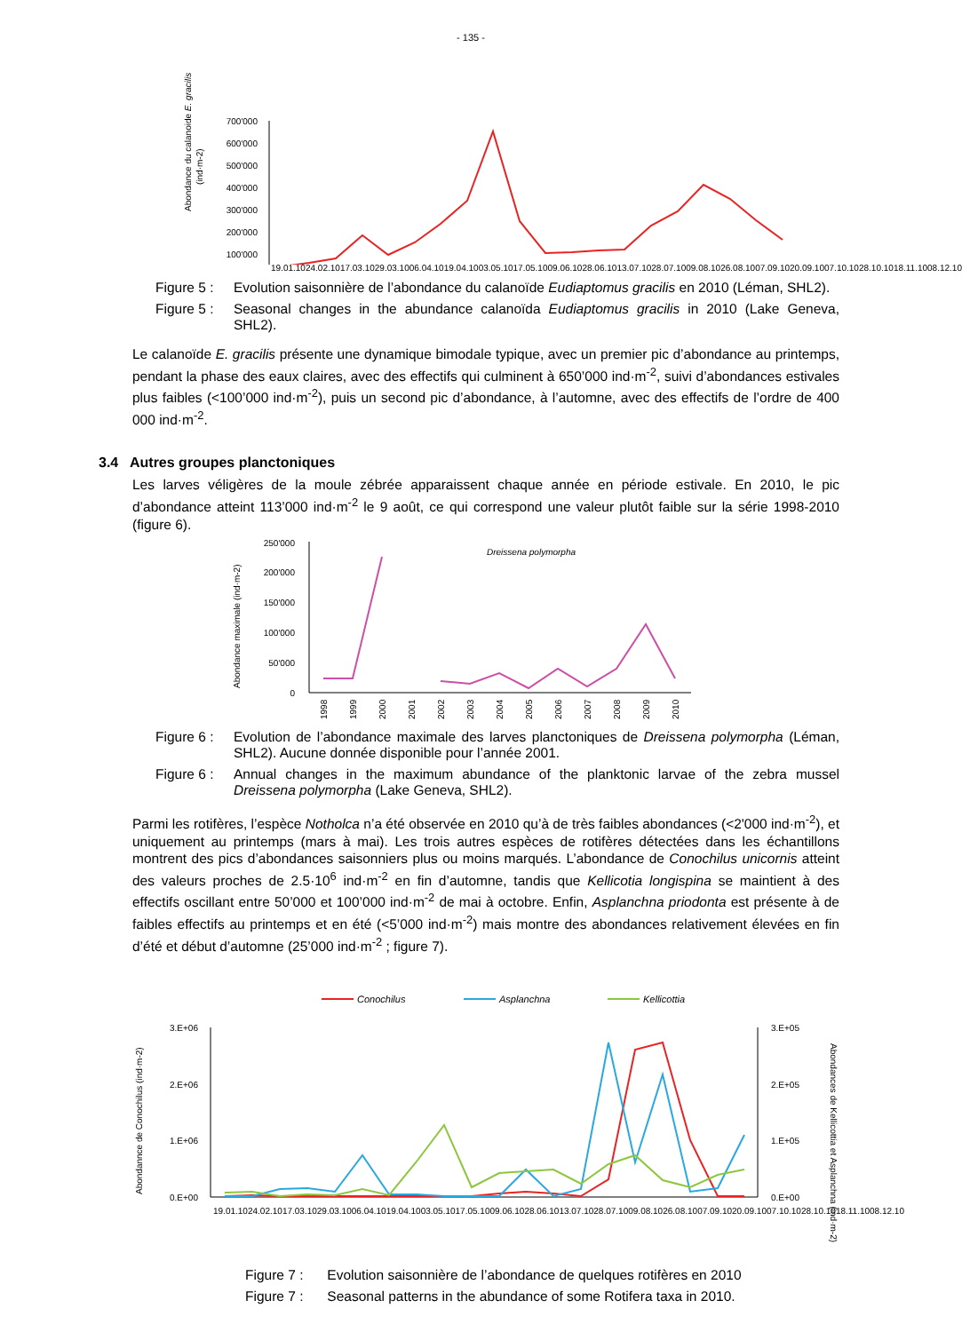- 135 -
Abondance du calanoide E. gracilis
(ind·m-2)
700'000
600'000
500'000
400'000
300'000
200'000
100'000
19.01.10 24.02.10 17.03.10 29.03.10 06.04.10 19.04.10 03.05.10 17.05.10 09.06.10 28.06.10 13.07.10 28.07.10 09.08.10 26.08.10 07.09.10 20.09.10 07.10.10 28.10.10 18.11.10 08.12.10
Figure 5 : Evolution saisonnière de l’abondance du calanoïde Eudiaptomus gracilis en 2010 (Léman, SHL2).
Figure 5 : Seasonal changes in the abundance calanoïda Eudiaptomus gracilis in 2010 (Lake Geneva, SHL2).
Le calanoïde E. gracilis présente une dynamique bimodale typique, avec un premier pic d’abondance au printemps, pendant la phase des eaux claires, avec des effectifs qui culminent à 650’000 ind·m<sup>-2</sup>, suivi d’abondances estivales plus faibles (<100’000 ind·m<sup>-2</sup>), puis un second pic d’abondance, à l’automne, avec des effectifs de l’ordre de 400 000 ind·m<sup>-2</sup>.
3.4 Autres groupes planctoniques
Les larves véligères de la moule zébrée apparaissent chaque année en période estivale. En 2010, le pic d’abondance atteint 113’000 ind·m<sup>-2</sup> le 9 août, ce qui correspond une valeur plutôt faible sur la série 1998-2010 (figure 6).
Abondance maximale (ind·m-2)
250'000
200'000
150'000
100'000
50'000
0
Dreissena polymorpha
1998
1999
2000
2001
2002
2003
2004
2005
2006
2007
2008
2009
2010
Figure 6 : Evolution de l’abondance maximale des larves planctoniques de Dreissena polymorpha (Léman, SHL2). Aucune donnée disponible pour l’année 2001.
Figure 6 : Annual changes in the maximum abundance of the planktonic larvae of the zebra mussel Dreissena polymorpha (Lake Geneva, SHL2).
Parmi les rotifères, l’espèce Notholca n’a été observée en 2010 qu’à de très faibles abondances (<2'000 ind·m<sup>-2</sup>), et uniquement au printemps (mars à mai). Les trois autres espèces de rotifères détectées dans les échantillons montrent des pics d’abondances saisonniers plus ou moins marqués. L’abondance de Conochilus unicornis atteint des valeurs proches de 2.5·10<sup>6</sup> ind·m<sup>-2</sup> en fin d’automne, tandis que Kellicotia longispina se maintient à des effectifs oscillant entre 50’000 et 100’000 ind·m<sup>-2</sup> de mai à octobre. Enfin, Asplanchna priodonta est présente à de faibles effectifs au printemps et en été (<5’000 ind·m<sup>-2</sup>) mais montre des abondances relativement élevées en fin d’été et début d’automne (25’000 ind·m<sup>-2</sup> ; figure 7).
Conochilus
Asplanchna
Kellicottia
Abondannce de Conochilus (ind·m-2)
Abondances de Kellicottia et Asplanchna (ind·m-2)
3.E+06
2.E+06
1.E+06
0.E+00
3.E+05
2.E+05
1.E+05
0.E+00
19.01.10 24.02.10 17.03.10 29.03.10 06.04.10 19.04.10 03.05.10 17.05.10 09.06.10 28.06.10 13.07.10 28.07.10 09.08.10 26.08.10 07.09.10 20.09.10 07.10.10 28.10.10 18.11.10 08.12.10
Figure 7 : Evolution saisonnière de l’abondance de quelques rotifères en 2010
Figure 7 : Seasonal patterns in the abundance of some Rotifera taxa in 2010.